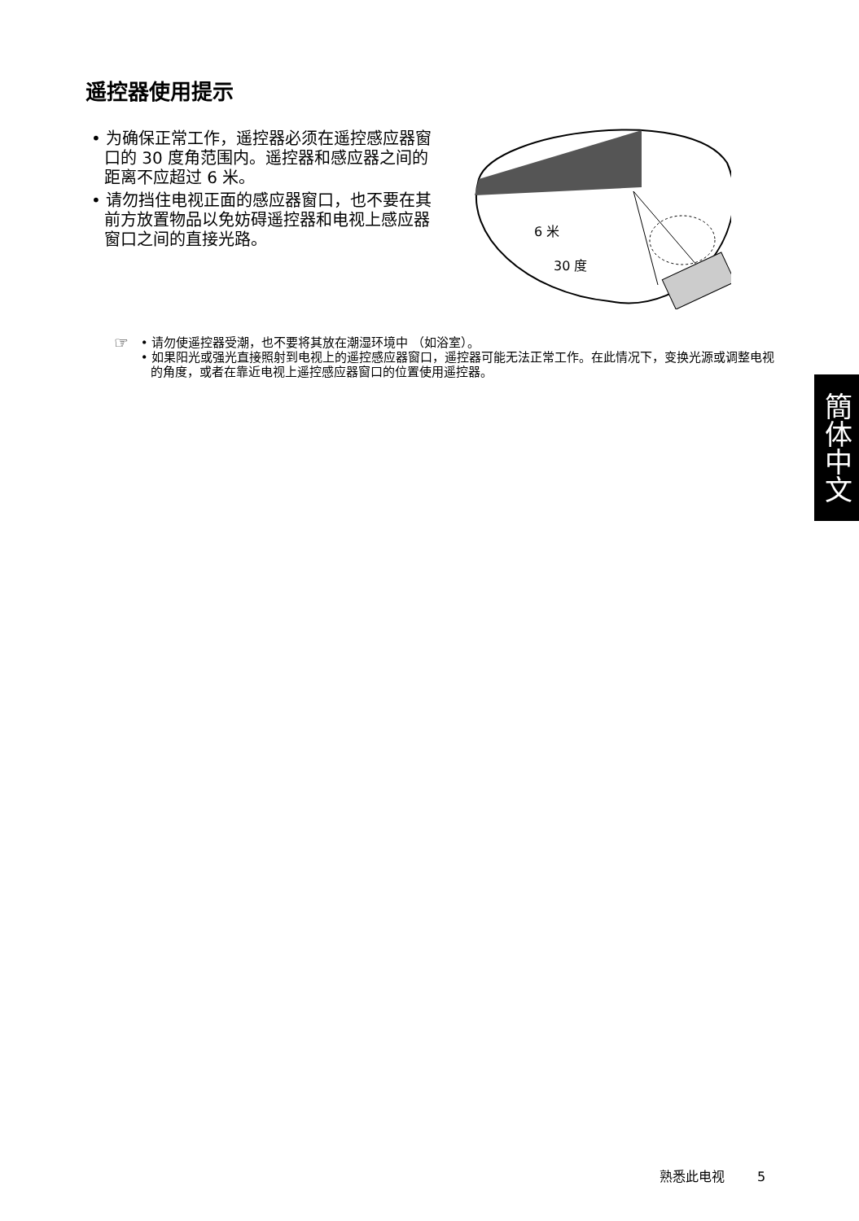遥控器使用提示
• 为确保正常工作，遥控器必须在遥控感应器窗口的 30 度角范围内。遥控器和感应器之间的距离不应超过 6 米。
• 请勿挡住电视正面的感应器窗口，也不要在其前方放置物品以免妨碍遥控器和电视上感应器窗口之间的直接光路。
6 米
30 度
☞
• 请勿使遥控器受潮，也不要将其放在潮湿环境中 （如浴室）。
• 如果阳光或强光直接照射到电视上的遥控感应器窗口，遥控器可能无法正常工作。在此情况下，变换光源或调整电视的角度，或者在靠近电视上遥控感应器窗口的位置使用遥控器。
簡体中文
熟悉此电视 5